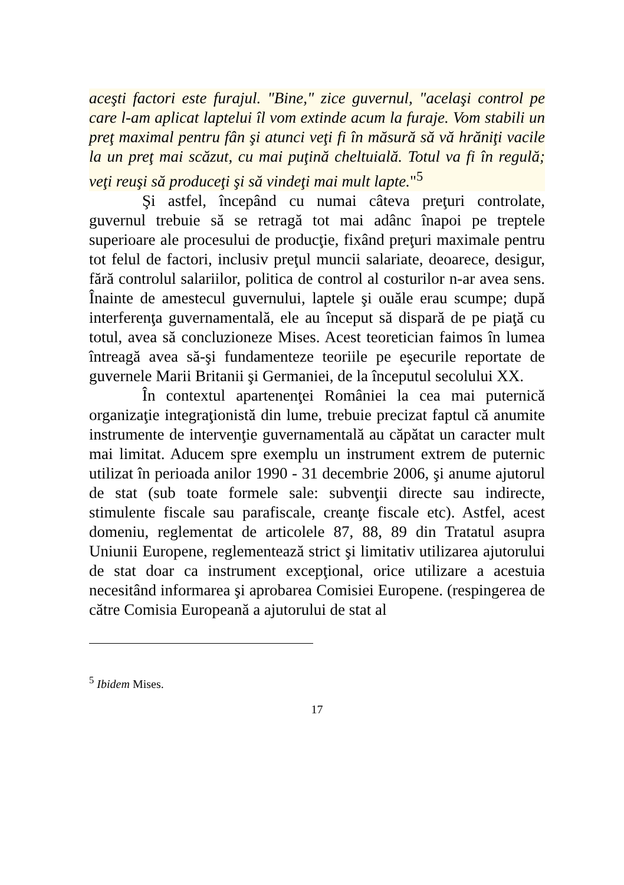aceşti factori este furajul. "Bine," zice guvernul, "acelaşi control pe care l-am aplicat laptelui îl vom extinde acum la furaje. Vom stabili un preţ maximal pentru fân şi atunci veţi fi în măsură să vă hrăniţi vacile la un preţ mai scăzut, cu mai puţină cheltuială. Totul va fi în regulă; veţi reuşi să produceţi şi să vindeţi mai mult lapte."<sup>5</sup>
Şi astfel, începând cu numai câteva preţuri controlate, guvernul trebuie să se retragă tot mai adânc înapoi pe treptele superioare ale procesului de producţie, fixând preţuri maximale pentru tot felul de factori, inclusiv preţul muncii salariate, deoarece, desigur, fără controlul salariilor, politica de control al costurilor n-ar avea sens. Înainte de amestecul guvernului, laptele şi ouăle erau scumpe; după interferenţa guvernamentală, ele au început să dispară de pe piaţă cu totul, avea să concluzioneze Mises. Acest teoretician faimos în lumea întreagă avea să-şi fundamenteze teoriile pe eşecurile reportate de guvernele Marii Britanii şi Germaniei, de la începutul secolului XX.
În contextul apartenenţei României la cea mai puternică organizaţie integraţionistă din lume, trebuie precizat faptul că anumite instrumente de intervenţie guvernamentală au căpătat un caracter mult mai limitat. Aducem spre exemplu un instrument extrem de puternic utilizat în perioada anilor 1990 - 31 decembrie 2006, şi anume ajutorul de stat (sub toate formele sale: subvenţii directe sau indirecte, stimulente fiscale sau parafiscale, creanţe fiscale etc). Astfel, acest domeniu, reglementat de articolele 87, 88, 89 din Tratatul asupra Uniunii Europene, reglementează strict şi limitativ utilizarea ajutorului de stat doar ca instrument excepţional, orice utilizare a acestuia necesitând informarea şi aprobarea Comisiei Europene. (respingerea de către Comisia Europeană a ajutorului de stat al
<sup>5</sup> Ibidem Mises.
17